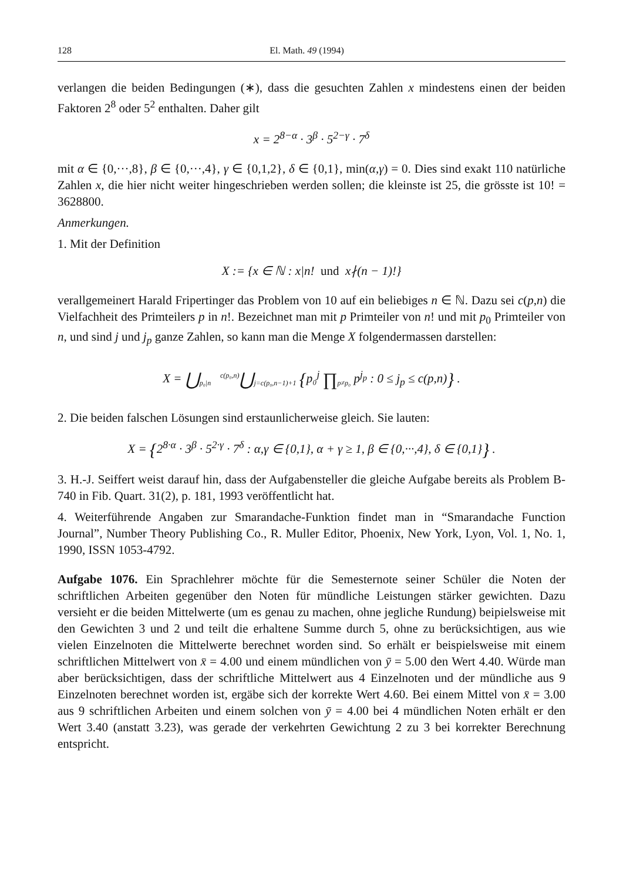128 El. Math. 49 (1994)
verlangen die beiden Bedingungen (∗), dass die gesuchten Zahlen x mindestens einen der beiden Faktoren 2<sup>8</sup> oder 5<sup>2</sup> enthalten. Daher gilt
x = 2<sup>8−α</sup> · 3<sup>β</sup> · 5<sup>2−γ</sup> · 7<sup>δ</sup>
mit α ∈ {0,···,8}, β ∈ {0,···,4}, γ ∈ {0,1,2}, δ ∈ {0,1}, min(α,γ) = 0. Dies sind exakt 110 natürliche Zahlen x, die hier nicht weiter hingeschrieben werden sollen; die kleinste ist 25, die grösste ist 10! = 3628800.
Anmerkungen.
1. Mit der Definition
X := {x ∈ ℕ : x|n! und x∤(n − 1)!}
verallgemeinert Harald Fripertinger das Problem von 10 auf ein beliebiges n ∈ ℕ. Dazu sei c(p,n) die Vielfachheit des Primteilers p in n!. Bezeichnet man mit p Primteiler von n! und mit p<sub>0</sub> Primteiler von n, und sind j und j<sub>p</sub> ganze Zahlen, so kann man die Menge X folgendermassen darstellen:
X = ⋃<sub>p₀|n</sub> <sup>c(p₀,n)</sup>⋃<sub>j=c(p₀,n−1)+1</sub> {p₀<sup>j</sup> ∏<sub>p≠p₀</sub> p<sup>j<sub>p</sub></sup> : 0 ≤ j<sub>p</sub> ≤ c(p,n)} .
2. Die beiden falschen Lösungen sind erstaunlicherweise gleich. Sie lauten:
X = {2<sup>8·α</sup> · 3<sup>β</sup> · 5<sup>2·γ</sup> · 7<sup>δ</sup> : α,γ ∈ {0,1}, α + γ ≥ 1, β ∈ {0,···,4}, δ ∈ {0,1}} .
3. H.-J. Seiffert weist darauf hin, dass der Aufgabensteller die gleiche Aufgabe bereits als Problem B-740 in Fib. Quart. 31(2), p. 181, 1993 veröffentlicht hat.
4. Weiterführende Angaben zur Smarandache-Funktion findet man in “Smarandache Function Journal”, Number Theory Publishing Co., R. Muller Editor, Phoenix, New York, Lyon, Vol. 1, No. 1, 1990, ISSN 1053-4792.
Aufgabe 1076. Ein Sprachlehrer möchte für die Semesternote seiner Schüler die Noten der schriftlichen Arbeiten gegenüber den Noten für mündliche Leistungen stärker gewichten. Dazu versieht er die beiden Mittelwerte (um es genau zu machen, ohne jegliche Rundung) beipielsweise mit den Gewichten 3 und 2 und teilt die erhaltene Summe durch 5, ohne zu berücksichtigen, aus wie vielen Einzelnoten die Mittelwerte berechnet worden sind. So erhält er beispielsweise mit einem schriftlichen Mittelwert von x̄ = 4.00 und einem mündlichen von ȳ = 5.00 den Wert 4.40. Würde man aber berücksichtigen, dass der schriftliche Mittelwert aus 4 Einzelnoten und der mündliche aus 9 Einzelnoten berechnet worden ist, ergäbe sich der korrekte Wert 4.60. Bei einem Mittel von x̄ = 3.00 aus 9 schriftlichen Arbeiten und einem solchen von ȳ = 4.00 bei 4 mündlichen Noten erhält er den Wert 3.40 (anstatt 3.23), was gerade der verkehrten Gewichtung 2 zu 3 bei korrekter Berechnung entspricht.